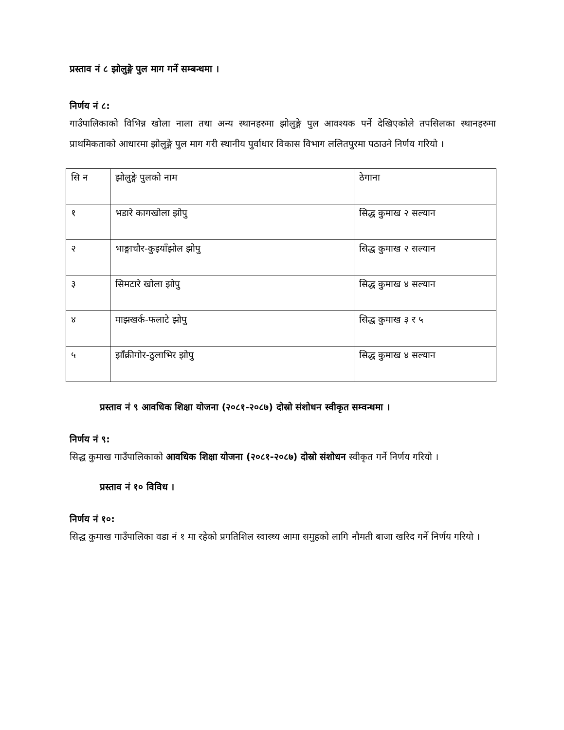प्रस्ताव नं ८ झोलुङ्गे पुल माग गर्ने सम्बन्धमा ।
निर्णय नं ८:
गाउँपालिकाको विभिन्न खोला नाला तथा अन्य स्थानहरुमा झोलुङ्गे पुल आवश्यक पर्ने देखिएकोले तपसिलका स्थानहरुमा प्राथमिकताको आधारमा झोलुङ्गे पुल माग गरी स्थानीय पुर्वाधार विकास विभाग ललितपुरमा पठाउने निर्णय गरियो ।
| सि न | झोलुङ्गे पुलको नाम | ठेगाना |
| १ | भडारे कागखोला झोपु | सिद्ध कुमाख २ सल्यान |
| २ | भाङ्गाचौर-कुइयाँझोल झोपु | सिद्ध कुमाख २ सल्यान |
| ३ | सिमटारे खोला झोपु | सिद्ध कुमाख ४ सल्यान |
| ४ | माझखर्क-फलाटे झोपु | सिद्ध कुमाख ३ र ५ |
| ५ | झाँक्रीगोर-ठुलाभिर झोपु | सिद्ध कुमाख ४ सल्यान |
प्रस्ताव नं ९ आवधिक शिक्षा योजना (२०८१-२०८७) दोस्रो संशोधन स्वीकृत सम्वन्धमा ।
निर्णय नं ९:
सिद्ध कुमाख गाउँपालिकाको आवधिक शिक्षा योजना (२०८१-२०८७) दोस्रो संशोधन स्वीकृत गर्ने निर्णय गरियो ।
प्रस्ताव नं १० विविध ।
निर्णय नं १०:
सिद्ध कुमाख गाउँपालिका वडा नं १ मा रहेको प्रगतिशिल स्वास्थ्य आमा समुहको लागि नौमती बाजा खरिद गर्ने निर्णय गरियो ।